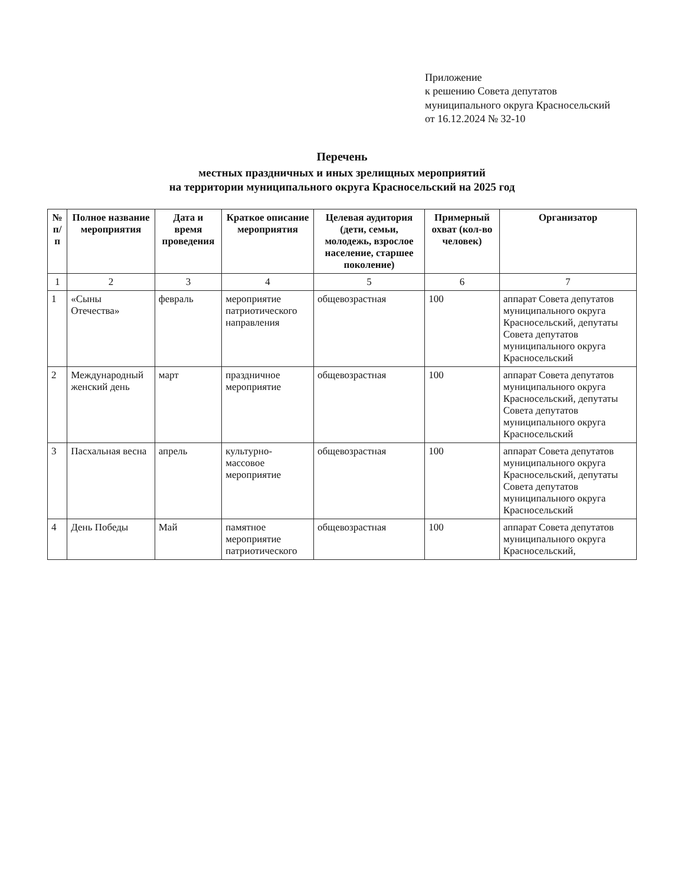Приложение
к решению Совета депутатов
муниципального округа Красносельский
от 16.12.2024 № 32-10
Перечень
местных праздничных и иных зрелищных мероприятий
на территории муниципального округа Красносельский на 2025 год
| № п/п | Полное название мероприятия | Дата и время проведения | Краткое описание мероприятия | Целевая аудитория (дети, семьи, молодежь, взрослое население, старшее поколение) | Примерный охват (кол-во человек) | Организатор |
| --- | --- | --- | --- | --- | --- | --- |
| 1 | 2 | 3 | 4 | 5 | 6 | 7 |
| 1 | «Сыны Отечества» | февраль | мероприятие патриотического направления | общевозрастная | 100 | аппарат Совета депутатов муниципального округа Красносельский, депутаты Совета депутатов муниципального округа Красносельский |
| 2 | Международный женский день | март | праздничное мероприятие | общевозрастная | 100 | аппарат Совета депутатов муниципального округа Красносельский, депутаты Совета депутатов муниципального округа Красносельский |
| 3 | Пасхальная весна | апрель | культурно-массовое мероприятие | общевозрастная | 100 | аппарат Совета депутатов муниципального округа Красносельский, депутаты Совета депутатов муниципального округа Красносельский |
| 4 | День Победы | Май | памятное мероприятие патриотического | общевозрастная | 100 | аппарат Совета депутатов муниципального округа Красносельский, |